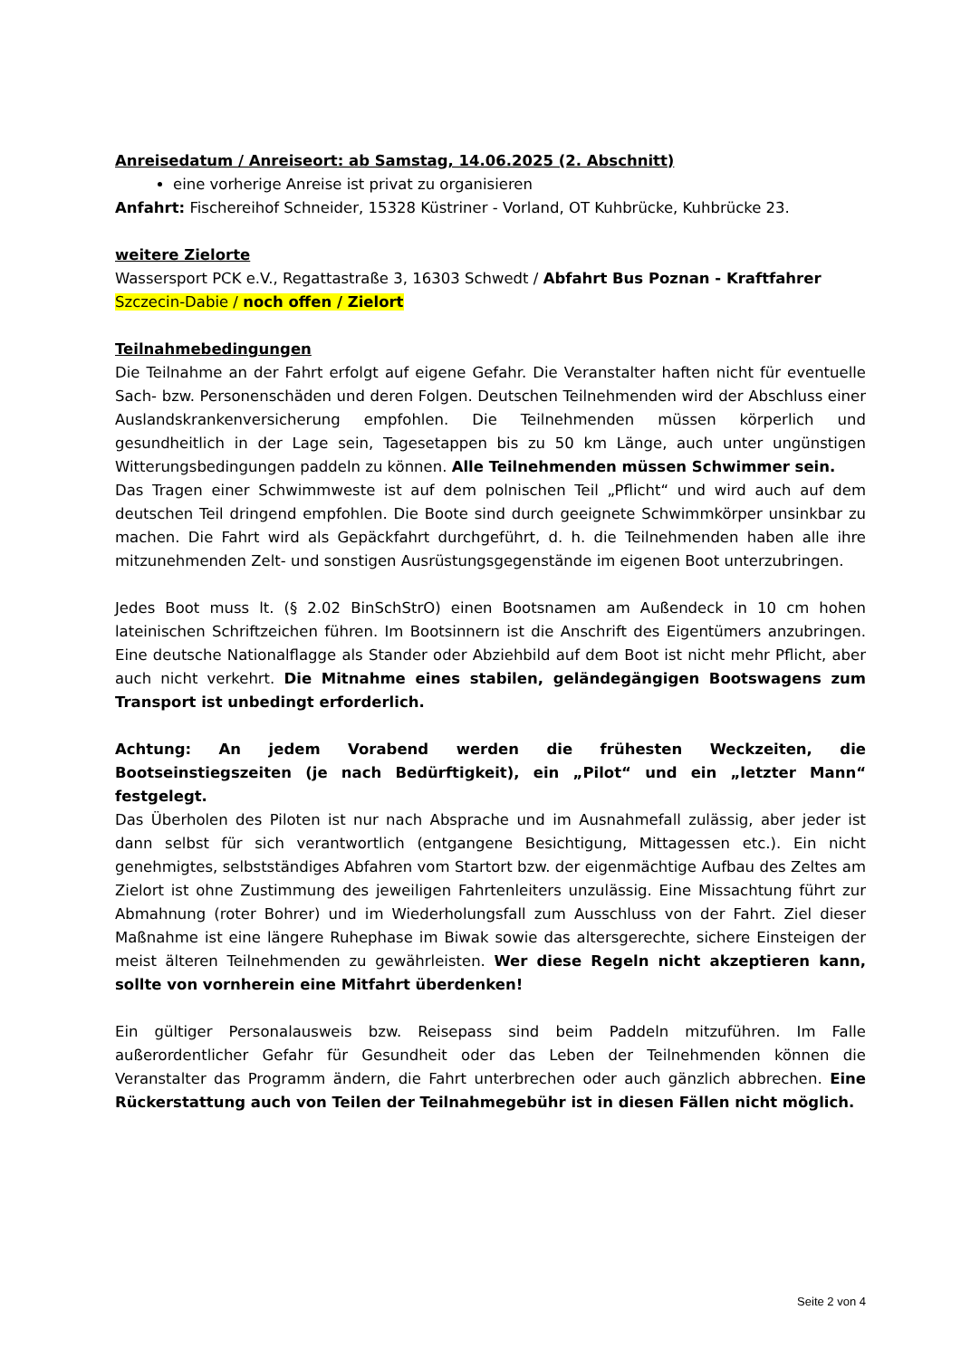Anreisedatum / Anreiseort: ab Samstag, 14.06.2025 (2. Abschnitt)
eine vorherige Anreise ist privat zu organisieren
Anfahrt: Fischereihof Schneider, 15328 Küstriner - Vorland, OT Kuhbrücke, Kuhbrücke 23.
weitere Zielorte
Wassersport PCK e.V., Regattastraße 3, 16303 Schwedt / Abfahrt Bus Poznan - Kraftfahrer
Szczecin-Dabie / noch offen / Zielort
Teilnahmebedingungen
Die Teilnahme an der Fahrt erfolgt auf eigene Gefahr. Die Veranstalter haften nicht für eventuelle Sach- bzw. Personenschäden und deren Folgen. Deutschen Teilnehmenden wird der Abschluss einer Auslandskrankenversicherung empfohlen. Die Teilnehmenden müssen körperlich und gesundheitlich in der Lage sein, Tagesetappen bis zu 50 km Länge, auch unter ungünstigen Witterungsbedingungen paddeln zu können. Alle Teilnehmenden müssen Schwimmer sein.
Das Tragen einer Schwimmweste ist auf dem polnischen Teil „Pflicht“ und wird auch auf dem deutschen Teil dringend empfohlen. Die Boote sind durch geeignete Schwimmkörper unsinkbar zu machen. Die Fahrt wird als Gepäckfahrt durchgeführt, d. h. die Teilnehmenden haben alle ihre mitzunehmenden Zelt- und sonstigen Ausrüstungsgegenstände im eigenen Boot unterzubringen.
Jedes Boot muss lt. (§ 2.02 BinSchStrO) einen Bootsnamen am Außendeck in 10 cm hohen lateinischen Schriftzeichen führen. Im Bootsinnern ist die Anschrift des Eigentümers anzubringen. Eine deutsche Nationalflagge als Stander oder Abziehbild auf dem Boot ist nicht mehr Pflicht, aber auch nicht verkehrt. Die Mitnahme eines stabilen, geländegängigen Bootswagens zum Transport ist unbedingt erforderlich.
Achtung: An jedem Vorabend werden die frühesten Weckzeiten, die Bootseinstiegszeiten (je nach Bedürftigkeit), ein „Pilot“ und ein „letzter Mann“ festgelegt.
Das Überholen des Piloten ist nur nach Absprache und im Ausnahmefall zulässig, aber jeder ist dann selbst für sich verantwortlich (entgangene Besichtigung, Mittagessen etc.). Ein nicht genehmigtes, selbstständiges Abfahren vom Startort bzw. der eigenmächtige Aufbau des Zeltes am Zielort ist ohne Zustimmung des jeweiligen Fahrtenleiters unzulässig. Eine Missachtung führt zur Abmahnung (roter Bohrer) und im Wiederholungsfall zum Ausschluss von der Fahrt. Ziel dieser Maßnahme ist eine längere Ruhephase im Biwak sowie das altersgerechte, sichere Einsteigen der meist älteren Teilnehmenden zu gewährleisten. Wer diese Regeln nicht akzeptieren kann, sollte von vornherein eine Mitfahrt überdenken!
Ein gültiger Personalausweis bzw. Reisepass sind beim Paddeln mitzuführen. Im Falle außerordentlicher Gefahr für Gesundheit oder das Leben der Teilnehmenden können die Veranstalter das Programm ändern, die Fahrt unterbrechen oder auch gänzlich abbrechen. Eine Rückerstattung auch von Teilen der Teilnahmegebühr ist in diesen Fällen nicht möglich.
Seite 2 von 4